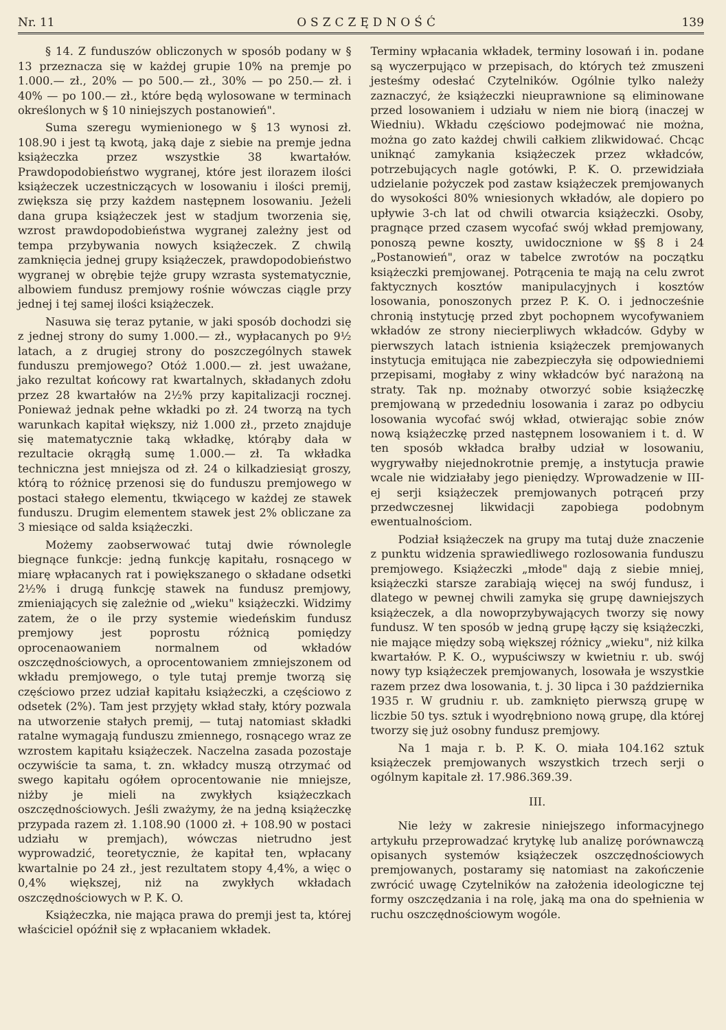Nr. 11 OSZCZĘDNOŚĆ 139
§ 14. Z funduszów obliczonych w sposób podany w § 13 przeznacza się w każdej grupie 10% na premje po 1.000.— zł., 20% — po 500.— zł., 30% — po 250.— zł. i 40% — po 100.— zł., które będą wylosowane w terminach określonych w § 10 niniejszych postanowień".
Suma szeregu wymienionego w § 13 wynosi zł. 108.90 i jest tą kwotą, jaką daje z siebie na premje jedna książeczka przez wszystkie 38 kwartałów. Prawdopodobieństwo wygranej, które jest ilorazem ilości książeczek uczestniczących w losowaniu i ilości premij, zwiększa się przy każdem następnem losowaniu. Jeżeli dana grupa książeczek jest w stadjum tworzenia się, wzrost prawdopodobieństwa wygranej zależny jest od tempa przybywania nowych książeczek. Z chwilą zamknięcia jednej grupy książeczek, prawdopodobieństwo wygranej w obrębie tejże grupy wzrasta systematycznie, albowiem fundusz premjowy rośnie wówczas ciągle przy jednej i tej samej ilości książeczek.
Nasuwa się teraz pytanie, w jaki sposób dochodzi się z jednej strony do sumy 1.000.— zł., wypłacanych po 9½ latach, a z drugiej strony do poszczególnych stawek funduszu premjowego? Otóż 1.000.— zł. jest uważane, jako rezultat końcowy rat kwartalnych, składanych zdołu przez 28 kwartałów na 2½% przy kapitalizacji rocznej. Ponieważ jednak pełne wkładki po zł. 24 tworzą na tych warunkach kapitał większy, niż 1.000 zł., przeto znajduje się matematycznie taką wkładkę, którąby dała w rezultacie okrągłą sumę 1.000.— zł. Ta wkładka techniczna jest mniejsza od zł. 24 o kilkadziesiąt groszy, którą to różnicę przenosi się do funduszu premjowego w postaci stałego elementu, tkwiącego w każdej ze stawek funduszu. Drugim elementem stawek jest 2% obliczane za 3 miesiące od salda książeczki.
Możemy zaobserwować tutaj dwie równolegle biegnące funkcje: jedną funkcję kapitału, rosnącego w miarę wpłacanych rat i powiększanego o składane odsetki 2½% i drugą funkcję stawek na fundusz premjowy, zmieniających się zależnie od „wieku" książeczki. Widzimy zatem, że o ile przy systemie wiedeńskim fundusz premjowy jest poprostu różnicą pomiędzy oprocenaowaniem normalnem od wkładów oszczędnościowych, a oprocentowaniem zmniejszonem od wkładu premjowego, o tyle tutaj premje tworzą się częściowo przez udział kapitału książeczki, a częściowo z odsetek (2%). Tam jest przyjęty wkład stały, który pozwala na utworzenie stałych premij, — tutaj natomiast składki ratalne wymagają funduszu zmiennego, rosnącego wraz ze wzrostem kapitału książeczek. Naczelna zasada pozostaje oczywiście ta sama, t. zn. wkładcy muszą otrzymać od swego kapitału ogółem oprocentowanie nie mniejsze, niżby je mieli na zwykłych książeczkach oszczędnościowych. Jeśli zważymy, że na jedną książeczkę przypada razem zł. 1.108.90 (1000 zł. + 108.90 w postaci udziału w premjach), wówczas nietrudno jest wyprowadzić, teoretycznie, że kapitał ten, wpłacany kwartalnie po 24 zł., jest rezultatem stopy 4,4%, a więc o 0,4% większej, niż na zwykłych wkładach oszczędnościowych w P. K. O.
Książeczka, nie mająca prawa do premji jest ta, której właściciel opóźnił się z wpłacaniem wkładek.
Terminy wpłacania wkładek, terminy losowań i in. podane są wyczerpująco w przepisach, do których też zmuszeni jesteśmy odesłać Czytelników. Ogólnie tylko należy zaznaczyć, że książeczki nieuprawnione są eliminowane przed losowaniem i udziału w niem nie biorą (inaczej w Wiedniu). Wkładu częściowo podejmować nie można, można go zato każdej chwili całkiem zlikwidować. Chcąc uniknąć zamykania książeczek przez wkładców, potrzebujących nagle gotówki, P. K. O. przewidziała udzielanie pożyczek pod zastaw książeczek premjowanych do wysokości 80% wniesionych wkładów, ale dopiero po upływie 3-ch lat od chwili otwarcia książeczki. Osoby, pragnące przed czasem wycofać swój wkład premjowany, ponoszą pewne koszty, uwidocznione w §§ 8 i 24 „Postanowień", oraz w tabelce zwrotów na początku książeczki premjowanej. Potrącenia te mają na celu zwrot faktycznych kosztów manipulacyjnych i kosztów losowania, ponoszonych przez P. K. O. i jednocześnie chronią instytucję przed zbyt pochopnem wycofywaniem wkładów ze strony niecierpliwych wkładców. Gdyby w pierwszych latach istnienia książeczek premjowanych instytucja emitująca nie zabezpieczyła się odpowiedniemi przepisami, mogłaby z winy wkładców być narażoną na straty. Tak np. możnaby otworzyć sobie książeczkę premjowaną w przededniu losowania i zaraz po odbyciu losowania wycofać swój wkład, otwierając sobie znów nową książeczkę przed następnem losowaniem i t. d. W ten sposób wkładca brałby udział w losowaniu, wygrywałby niejednokrotnie premję, a instytucja prawie wcale nie widziałaby jego pieniędzy. Wprowadzenie w III-ej serji książeczek premjowanych potrąceń przy przedwczesnej likwidacji zapobiega podobnym ewentualnościom.
Podział książeczek na grupy ma tutaj duże znaczenie z punktu widzenia sprawiedliwego rozlosowania funduszu premjowego. Książeczki „młode" dają z siebie mniej, książeczki starsze zarabiają więcej na swój fundusz, i dlatego w pewnej chwili zamyka się grupę dawniejszych książeczek, a dla nowoprzybywających tworzy się nowy fundusz. W ten sposób w jedną grupę łączy się książeczki, nie mające między sobą większej różnicy „wieku", niż kilka kwartałów. P. K. O., wypuściwszy w kwietniu r. ub. swój nowy typ książeczek premjowanych, losowała je wszystkie razem przez dwa losowania, t. j. 30 lipca i 30 października 1935 r. W grudniu r. ub. zamknięto pierwszą grupę w liczbie 50 tys. sztuk i wyodrębniono nową grupę, dla której tworzy się już osobny fundusz premjowy.
Na 1 maja r. b. P. K. O. miała 104.162 sztuk książeczek premjowanych wszystkich trzech serji o ogólnym kapitale zł. 17.986.369.39.
III.
Nie leży w zakresie niniejszego informacyjnego artykułu przeprowadzać krytykę lub analizę porównawczą opisanych systemów książeczek oszczędnościowych premjowanych, postaramy się natomiast na zakończenie zwrócić uwagę Czytelników na założenia ideologiczne tej formy oszczędzania i na rolę, jaką ma ona do spełnienia w ruchu oszczędnościowym wogóle.